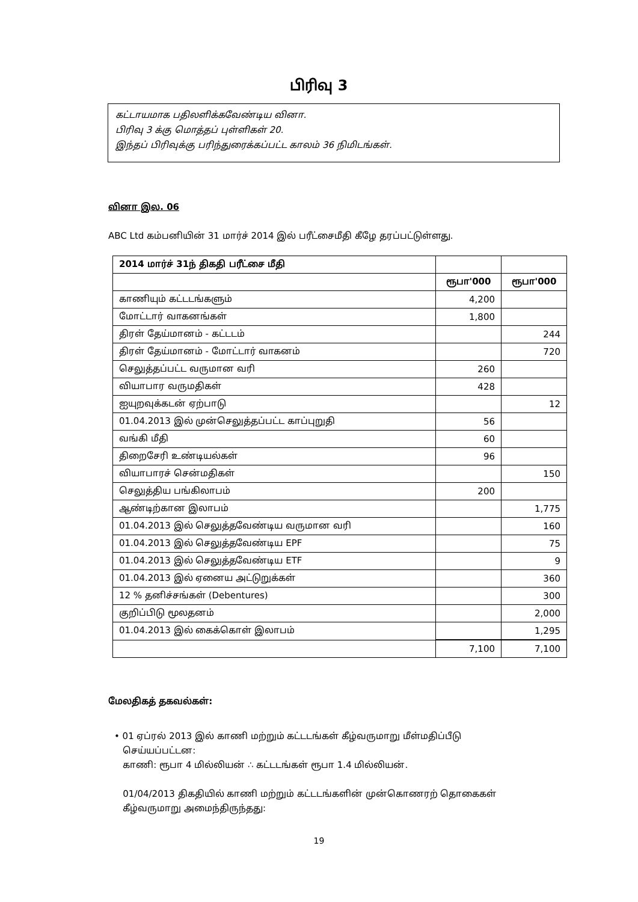பிரிவு 3
கட்டாயமாக பதிலளிக்கவேண்டிய வினா.
பிரிவு 3 க்கு மொத்தப் புள்ளிகள் 20.
இந்தப் பிரிவுக்கு பரிந்துரைக்கப்பட்ட காலம் 36 நிமிடங்கள்.
வினா இல. 06
ABC Ltd கம்பனியின் 31 மார்ச் 2014 இல் பரீட்சைமீதி கீழே தரப்பட்டுள்ளது.
| 2014 மார்ச் 31ந் திகதி பரீட்சை மீதி | | |
| --- | --- | --- |
| | ரூபா'000 | ரூபா'000 |
| காணியும் கட்டடங்களும் | 4,200 | |
| மோட்டார் வாகனங்கள் | 1,800 | |
| திரள் தேய்மானம் - கட்டடம் | | 244 |
| திரள் தேய்மானம் - மோட்டார் வாகனம் | | 720 |
| செலுத்தப்பட்ட வருமான வரி | 260 | |
| வியாபார வருமதிகள் | 428 | |
| ஐயுறவுக்கடன் ஏற்பாடு | | 12 |
| 01.04.2013 இல் முன்செலுத்தப்பட்ட காப்புறுதி | 56 | |
| வங்கி மீதி | 60 | |
| திறைசேரி உண்டியல்கள் | 96 | |
| வியாபாரச் சென்மதிகள் | | 150 |
| செலுத்திய பங்கிலாபம் | 200 | |
| ஆண்டிற்கான இலாபம் | | 1,775 |
| 01.04.2013 இல் செலுத்தவேண்டிய வருமான வரி | | 160 |
| 01.04.2013 இல் செலுத்தவேண்டிய EPF | | 75 |
| 01.04.2013 இல் செலுத்தவேண்டிய ETF | | 9 |
| 01.04.2013 இல் ஏனைய அட்டுறுக்கள் | | 360 |
| 12 % தனிச்சங்கள் (Debentures) | | 300 |
| குறிப்பிடு மூலதனம் | | 2,000 |
| 01.04.2013 இல் கைக்கொள் இலாபம் | | 1,295 |
| | 7,100 | 7,100 |
மேலதிகத் தகவல்கள்:
• 01 ஏப்ரல் 2013 இல் காணி மற்றும் கட்டடங்கள் கீழ்வருமாறு மீள்மதிப்பீடு
செய்யப்பட்டன:
காணி: ரூபா 4 மில்லியன் ∴ கட்டடங்கள் ரூபா 1.4 மில்லியன்.
01/04/2013 திகதியில் காணி மற்றும் கட்டடங்களின் முன்கொணரற் தொகைகள்
கீழ்வருமாறு அமைந்திருந்தது:
19